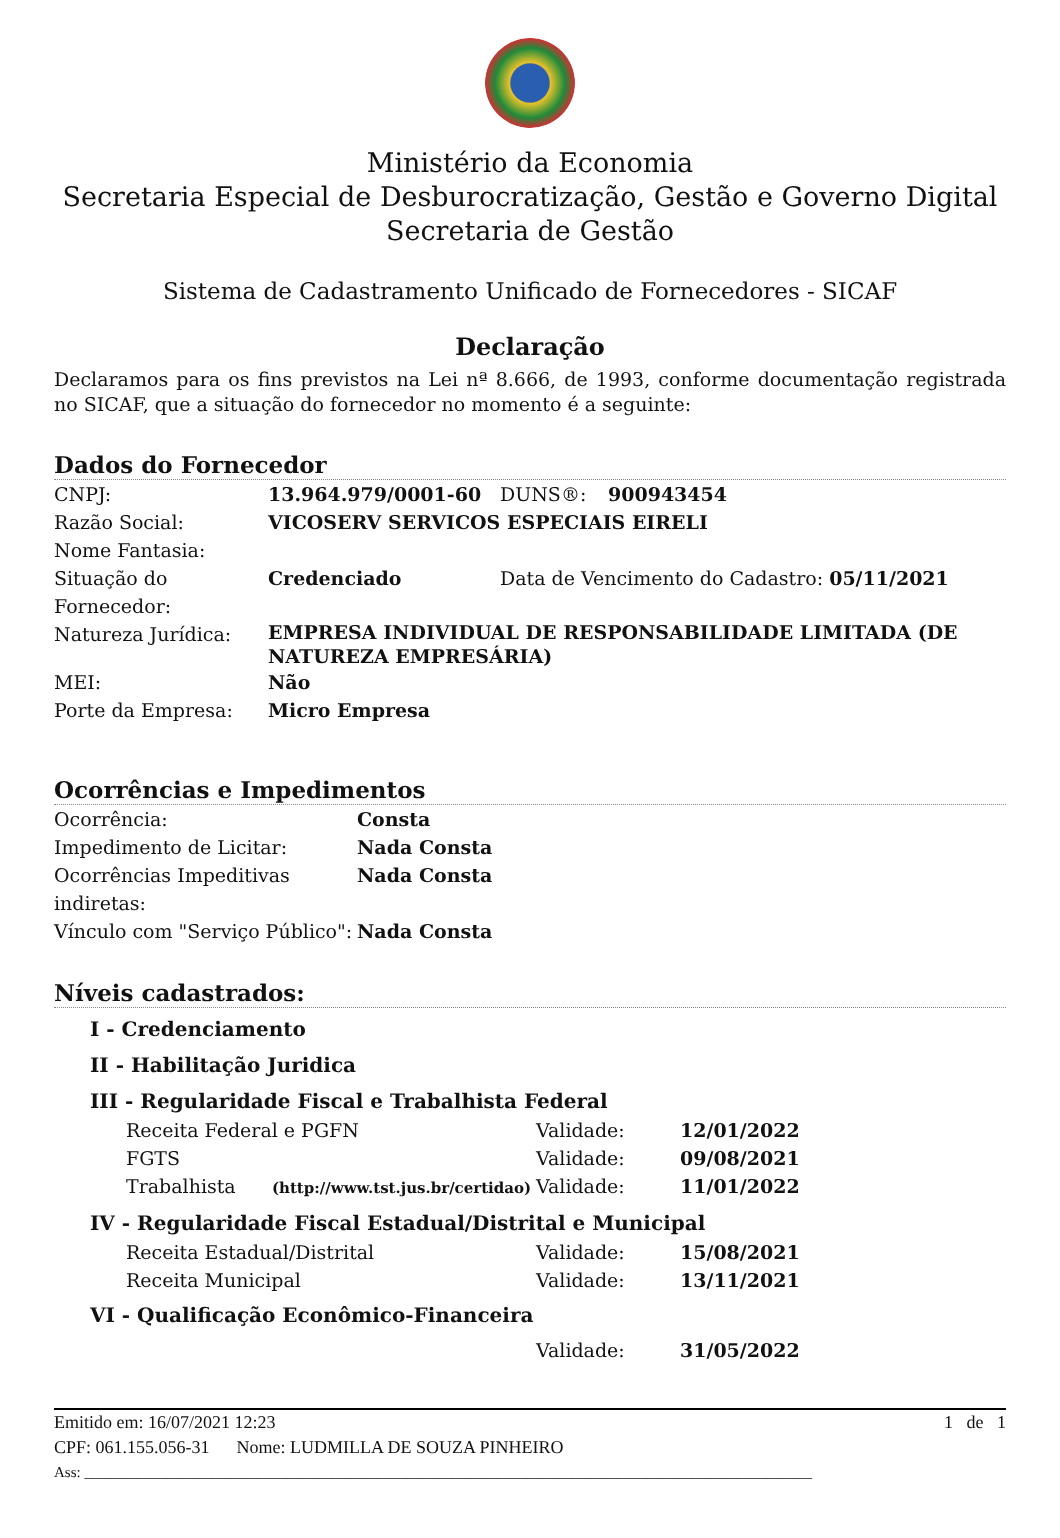Ministério da Economia
Secretaria Especial de Desburocratização, Gestão e Governo Digital
Secretaria de Gestão
Sistema de Cadastramento Unificado de Fornecedores - SICAF
Declaração
Declaramos para os fins previstos na Lei nª 8.666, de 1993, conforme documentação registrada no SICAF, que a situação do fornecedor no momento é a seguinte:
Dados do Fornecedor
| CNPJ: | 13.964.979/0001-60 | DUNS®: | 900943454 |
| Razão Social: | VICOSERV SERVICOS ESPECIAIS EIRELI | | |
| Nome Fantasia: | | | |
| Situação do Fornecedor: | Credenciado | Data de Vencimento do Cadastro: 05/11/2021 | |
| Natureza Jurídica: | EMPRESA INDIVIDUAL DE RESPONSABILIDADE LIMITADA (DE NATUREZA EMPRESÁRIA) | | |
| MEI: | Não | | |
| Porte da Empresa: | Micro Empresa | | |
Ocorrências e Impedimentos
| Ocorrência: | Consta |
| Impedimento de Licitar: | Nada Consta |
| Ocorrências Impeditivas indiretas: | Nada Consta |
| Vínculo com "Serviço Público": | Nada Consta |
Níveis cadastrados:
I - Credenciamento
II - Habilitação Juridica
III - Regularidade Fiscal e Trabalhista Federal
| Receita Federal e PGFN | Validade: | 12/01/2022 |
| FGTS | Validade: | 09/08/2021 |
| Trabalhista (http://www.tst.jus.br/certidao) | Validade: | 11/01/2022 |
IV - Regularidade Fiscal Estadual/Distrital e Municipal
| Receita Estadual/Distrital | Validade: | 15/08/2021 |
| Receita Municipal | Validade: | 13/11/2021 |
VI - Qualificação Econômico-Financeira
| | Validade: | 31/05/2022 |
Emitido em: 16/07/2021 12:23 1 de 1
CPF: 061.155.056-31 Nome: LUDMILLA DE SOUZA PINHEIRO
Ass: _________________________________________________________________________________________________